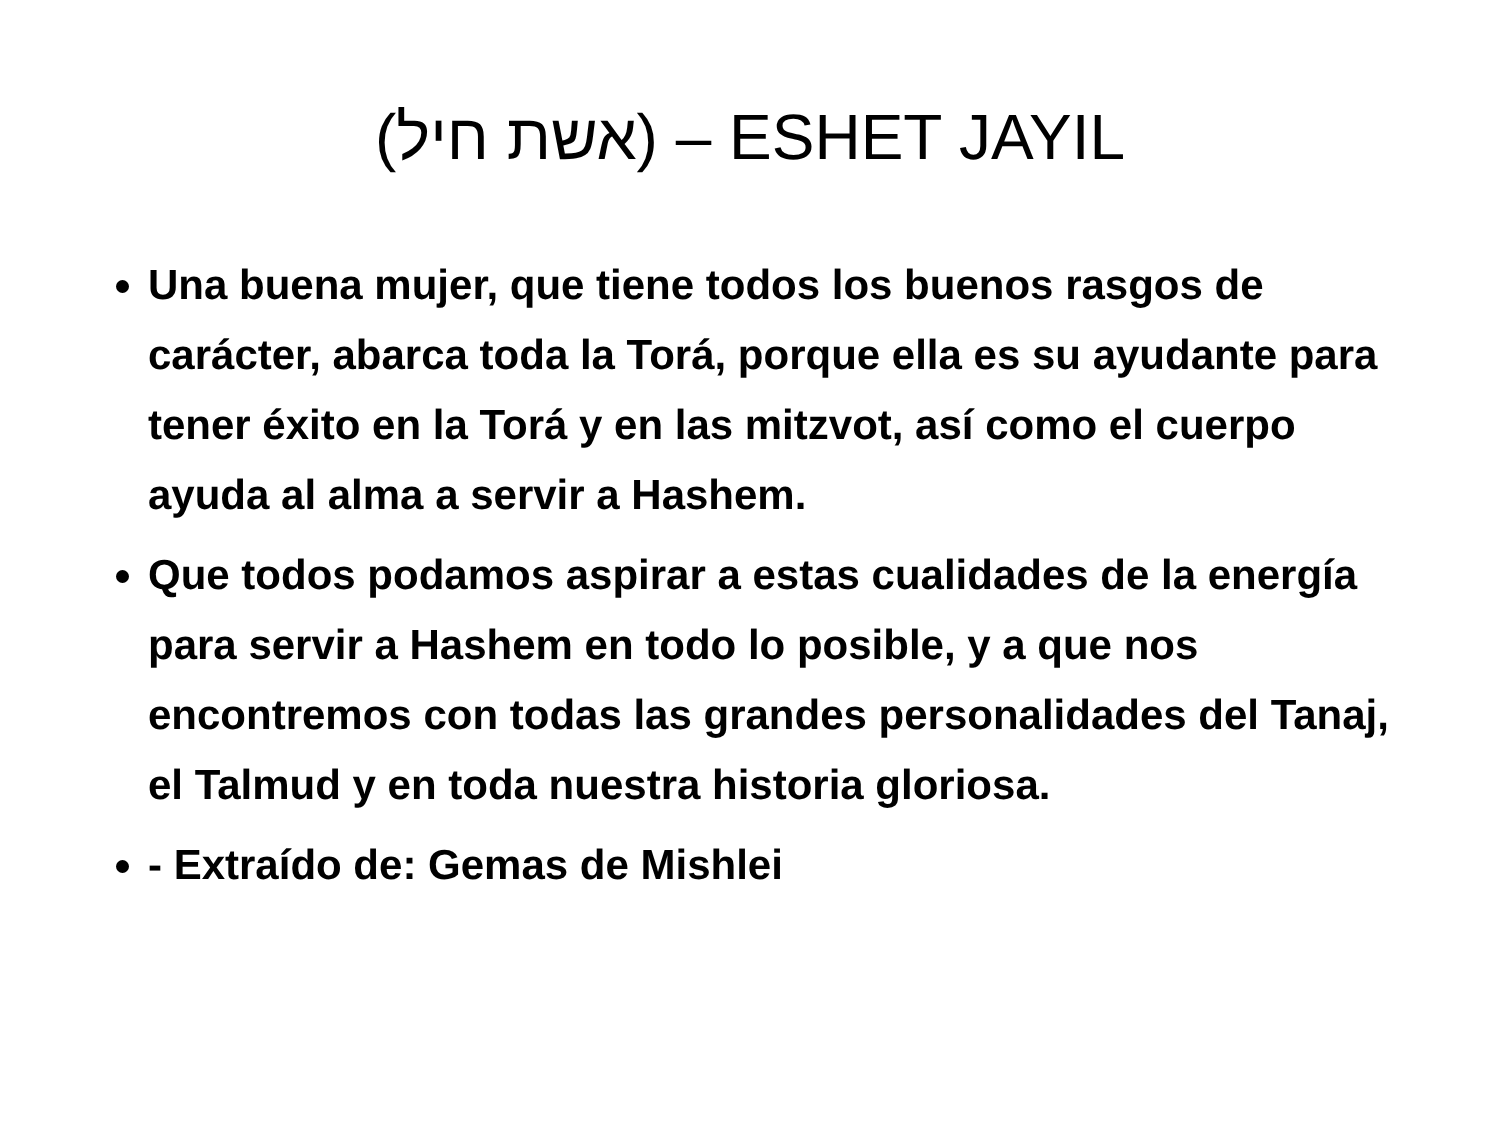(אשת חיל) – ESHET JAYIL
Una buena mujer, que tiene todos los buenos rasgos de carácter, abarca toda la Torá, porque ella es su ayudante para tener éxito en la Torá y en las mitzvot, así como el cuerpo ayuda al alma a servir a Hashem.
Que todos podamos aspirar a estas cualidades de la energía para servir a Hashem en todo lo posible, y a que nos encontremos con todas las grandes personalidades del Tanaj, el Talmud y en toda nuestra historia gloriosa.
- Extraído de: Gemas de Mishlei